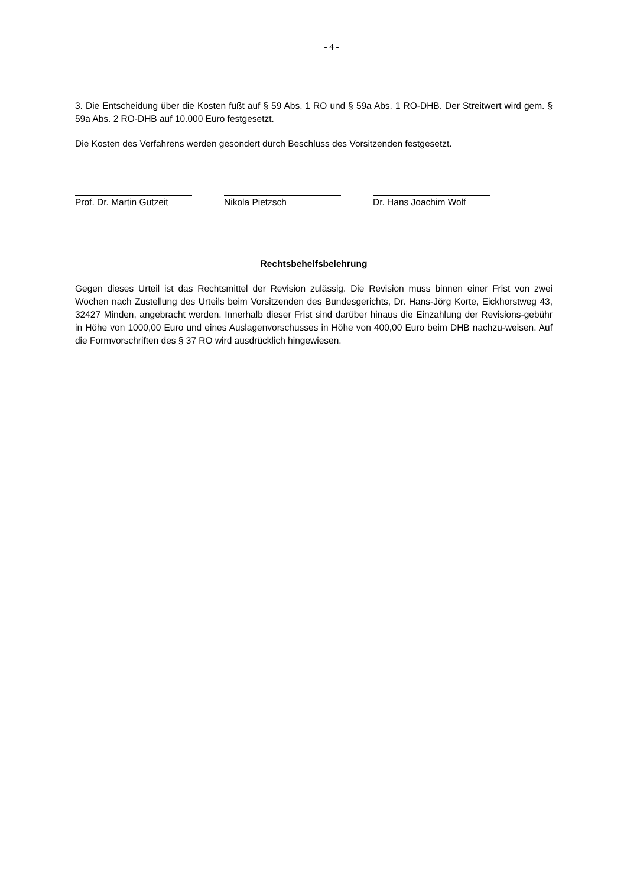- 4 -
3. Die Entscheidung über die Kosten fußt auf § 59 Abs. 1 RO und § 59a Abs. 1 RO-DHB. Der Streitwert wird gem. § 59a Abs. 2 RO-DHB auf 10.000 Euro festgesetzt.
Die Kosten des Verfahrens werden gesondert durch Beschluss des Vorsitzenden festgesetzt.
Prof. Dr. Martin Gutzeit Nikola Pietzsch Dr. Hans Joachim Wolf
Rechtsbehelfsbelehrung
Gegen dieses Urteil ist das Rechtsmittel der Revision zulässig. Die Revision muss binnen einer Frist von zwei Wochen nach Zustellung des Urteils beim Vorsitzenden des Bundesgerichts, Dr. Hans-Jörg Korte, Eickhorstweg 43, 32427 Minden, angebracht werden. Innerhalb dieser Frist sind darüber hinaus die Einzahlung der Revisions-gebühr in Höhe von 1000,00 Euro und eines Auslagenvorschusses in Höhe von 400,00 Euro beim DHB nachzu-weisen. Auf die Formvorschriften des § 37 RO wird ausdrücklich hingewiesen.